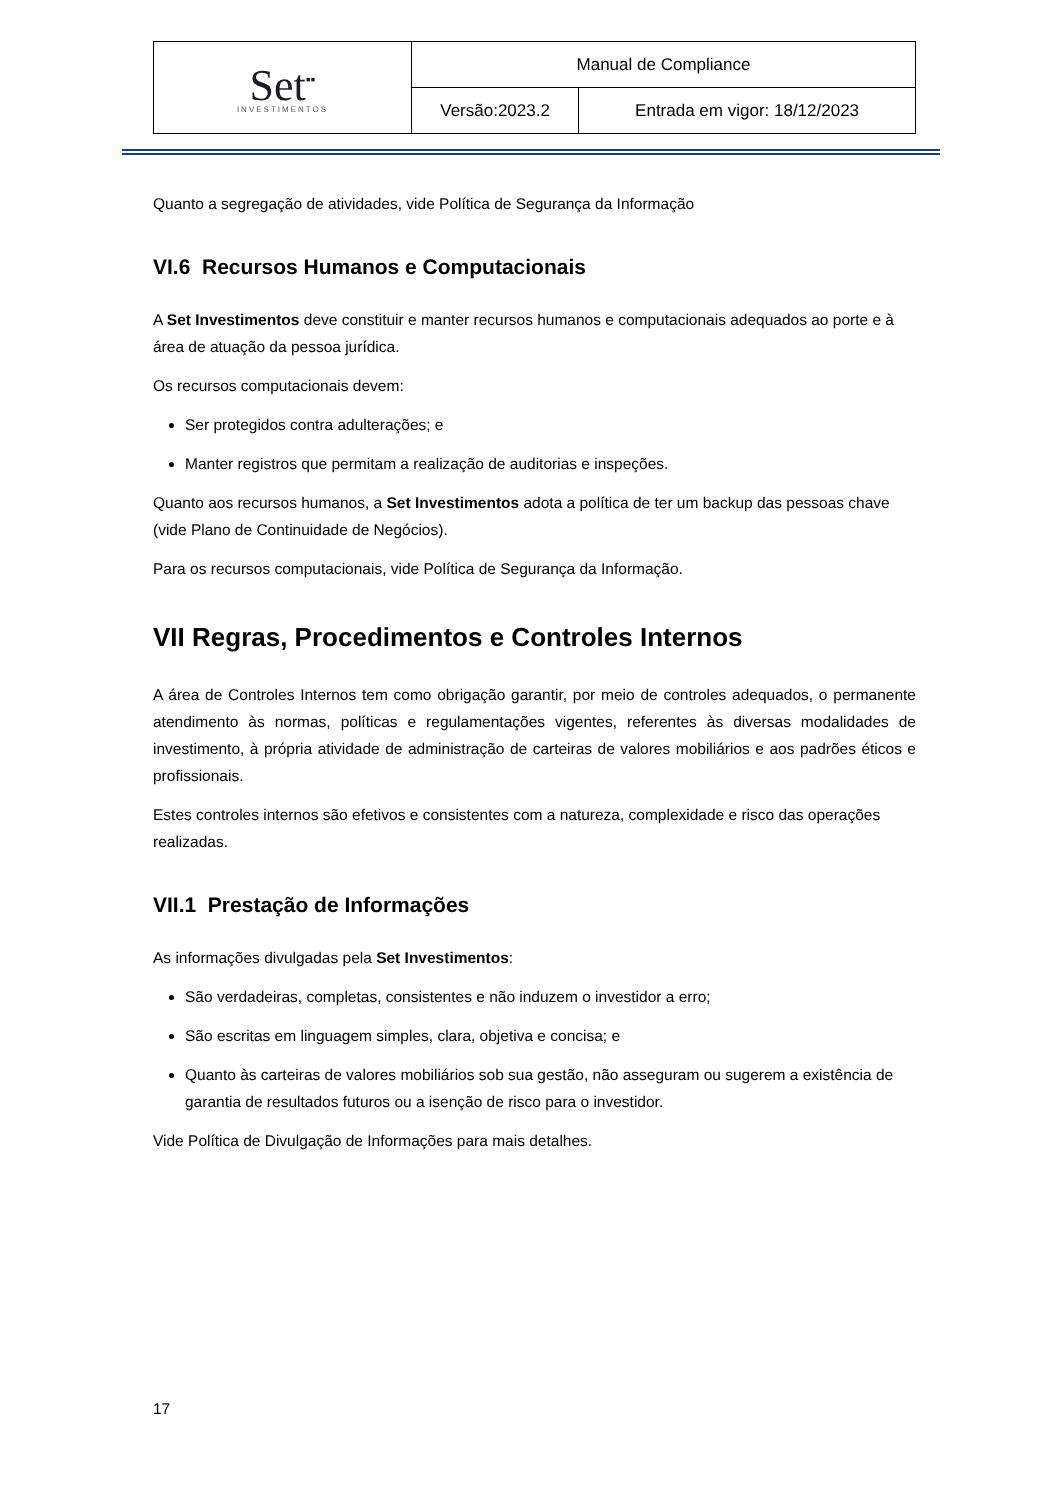| Set<sup>▪▪</sup> INVESTIMENTOS | Manual de Compliance | |
| | Versão:2023.2 | Entrada em vigor: 18/12/2023 |
Quanto a segregação de atividades, vide Política de Segurança da Informação
VI.6 Recursos Humanos e Computacionais
A Set Investimentos deve constituir e manter recursos humanos e computacionais adequados ao porte e à área de atuação da pessoa jurídica.
Os recursos computacionais devem:
Ser protegidos contra adulterações; e
Manter registros que permitam a realização de auditorias e inspeções.
Quanto aos recursos humanos, a Set Investimentos adota a política de ter um backup das pessoas chave (vide Plano de Continuidade de Negócios).
Para os recursos computacionais, vide Política de Segurança da Informação.
VII Regras, Procedimentos e Controles Internos
A área de Controles Internos tem como obrigação garantir, por meio de controles adequados, o permanente atendimento às normas, políticas e regulamentações vigentes, referentes às diversas modalidades de investimento, à própria atividade de administração de carteiras de valores mobiliários e aos padrões éticos e profissionais.
Estes controles internos são efetivos e consistentes com a natureza, complexidade e risco das operações realizadas.
VII.1 Prestação de Informações
As informações divulgadas pela Set Investimentos:
São verdadeiras, completas, consistentes e não induzem o investidor a erro;
São escritas em linguagem simples, clara, objetiva e concisa; e
Quanto às carteiras de valores mobiliários sob sua gestão, não asseguram ou sugerem a existência de garantia de resultados futuros ou a isenção de risco para o investidor.
Vide Política de Divulgação de Informações para mais detalhes.
17